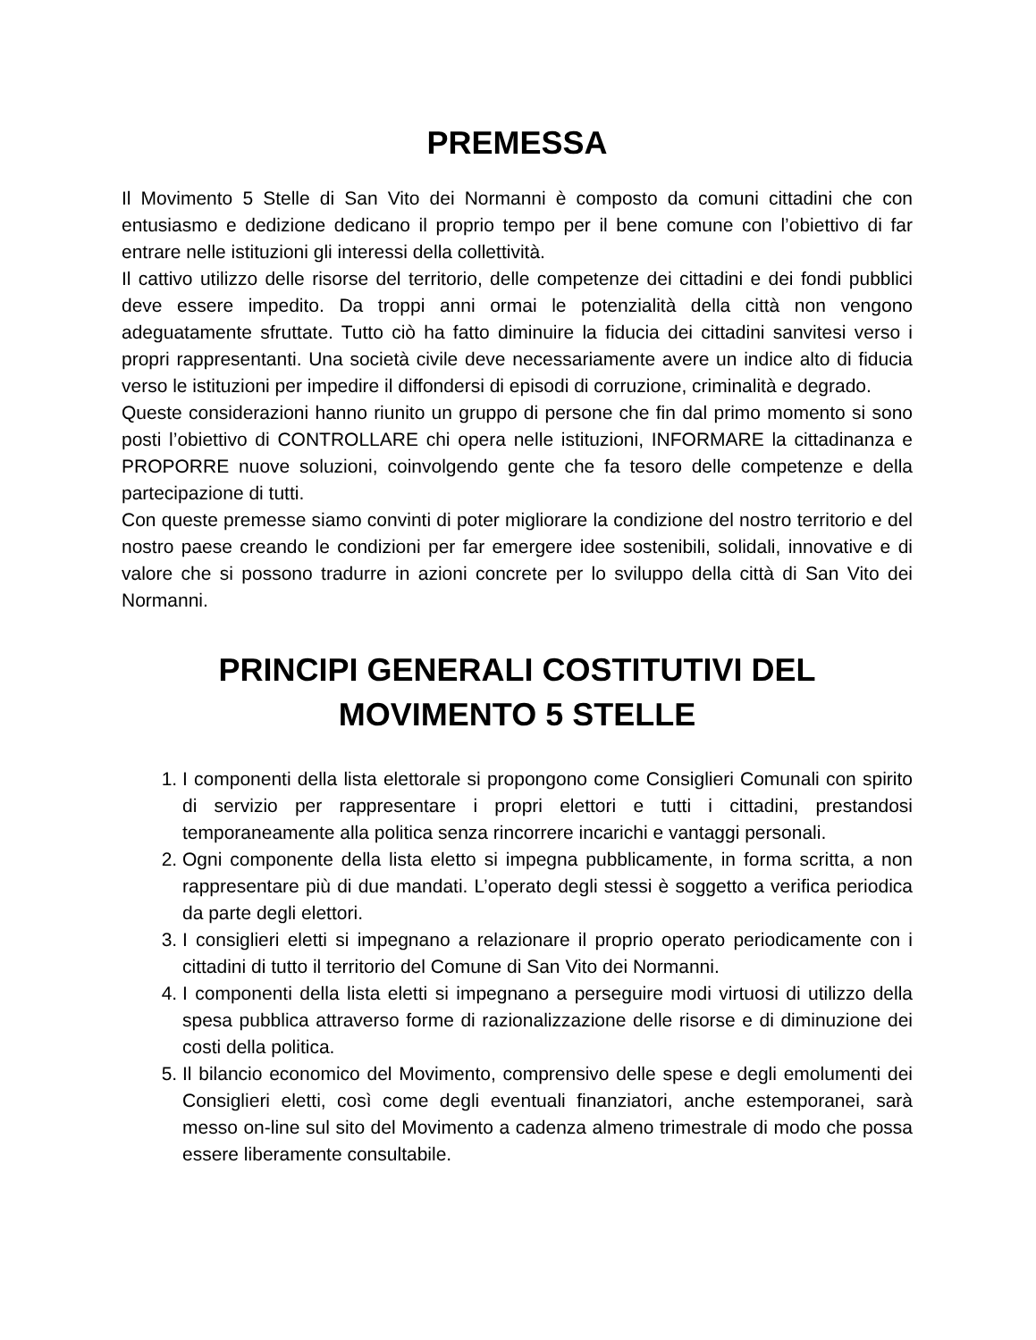PREMESSA
Il Movimento 5 Stelle di San Vito dei Normanni è composto da comuni cittadini che con entusiasmo e dedizione dedicano il proprio tempo per il bene comune con l’obiettivo di far entrare nelle istituzioni gli interessi della collettività.
Il cattivo utilizzo delle risorse del territorio, delle competenze dei cittadini e dei fondi pubblici deve essere impedito. Da troppi anni ormai le potenzialità della città non vengono adeguatamente sfruttate. Tutto ciò ha fatto diminuire la fiducia dei cittadini sanvitesi verso i propri rappresentanti. Una società civile deve necessariamente avere un indice alto di fiducia verso le istituzioni per impedire il diffondersi di episodi di corruzione, criminalità e degrado.
Queste considerazioni hanno riunito un gruppo di persone che fin dal primo momento si sono posti l’obiettivo di CONTROLLARE chi opera nelle istituzioni, INFORMARE la cittadinanza e PROPORRE nuove soluzioni, coinvolgendo gente che fa tesoro delle competenze e della partecipazione di tutti.
Con queste premesse siamo convinti di poter migliorare la condizione del nostro territorio e del nostro paese creando le condizioni per far emergere idee sostenibili, solidali, innovative e di valore che si possono tradurre in azioni concrete per lo sviluppo della città di San Vito dei Normanni.
PRINCIPI GENERALI COSTITUTIVI DEL
MOVIMENTO 5 STELLE
1. I componenti della lista elettorale si propongono come Consiglieri Comunali con spirito di servizio per rappresentare i propri elettori e tutti i cittadini, prestandosi temporaneamente alla politica senza rincorrere incarichi e vantaggi personali.
2. Ogni componente della lista eletto si impegna pubblicamente, in forma scritta, a non rappresentare più di due mandati. L’operato degli stessi è soggetto a verifica periodica da parte degli elettori.
3. I consiglieri eletti si impegnano a relazionare il proprio operato periodicamente con i cittadini di tutto il territorio del Comune di San Vito dei Normanni.
4. I componenti della lista eletti si impegnano a perseguire modi virtuosi di utilizzo della spesa pubblica attraverso forme di razionalizzazione delle risorse e di diminuzione dei costi della politica.
5. Il bilancio economico del Movimento, comprensivo delle spese e degli emolumenti dei Consiglieri eletti, così come degli eventuali finanziatori, anche estemporanei, sarà messo on-line sul sito del Movimento a cadenza almeno trimestrale di modo che possa essere liberamente consultabile.